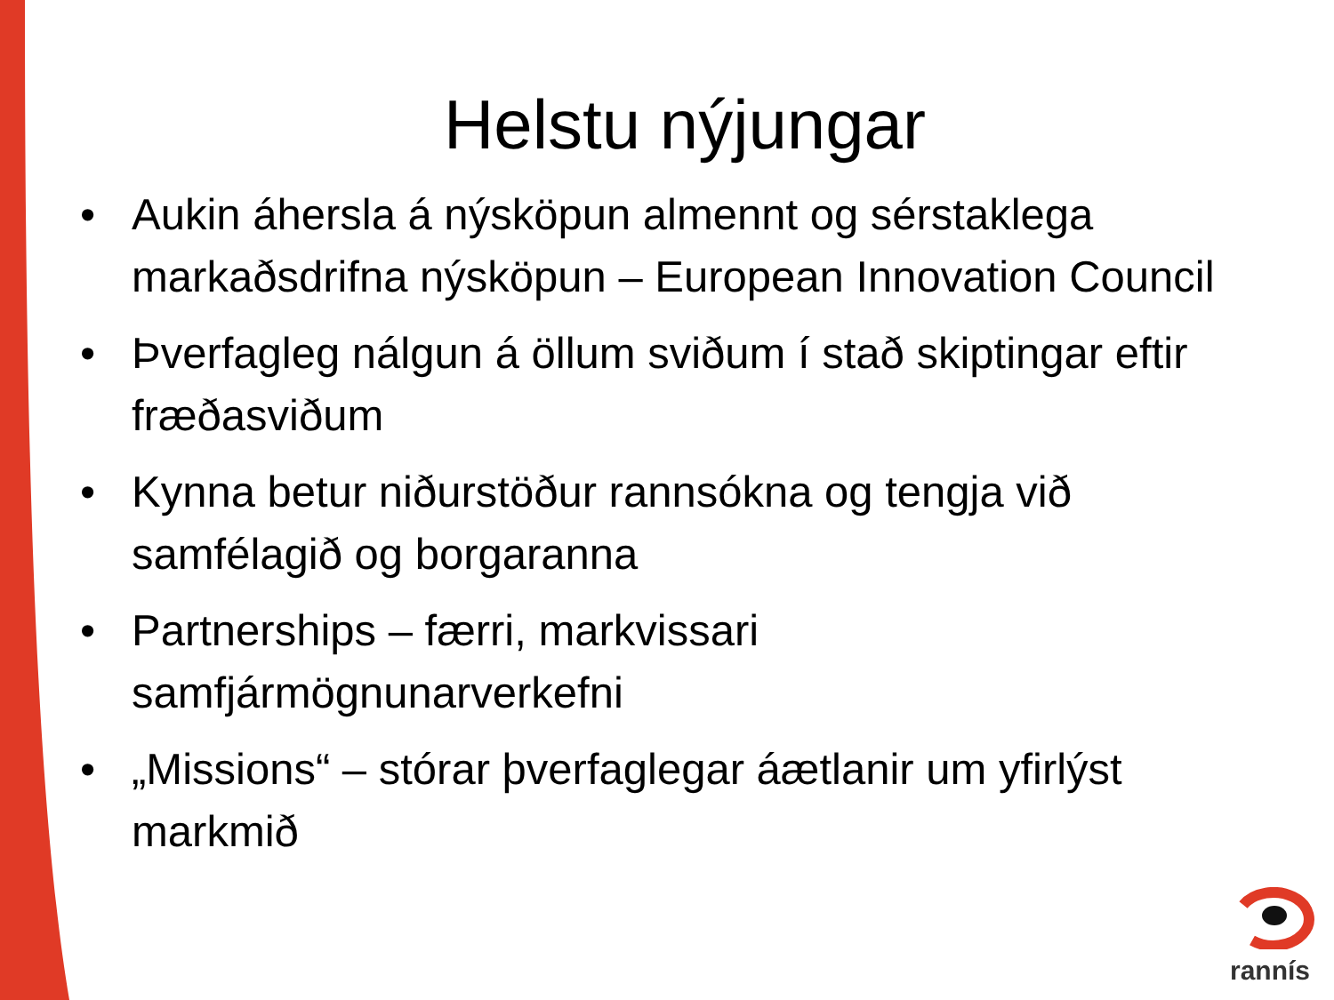Helstu nýjungar
• Aukin áhersla á nýsköpun almennt og sérstaklega markaðsdrifna nýsköpun – European Innovation Council
• Þverfagleg nálgun á öllum sviðum í stað skiptingar eftir fræðasviðum
• Kynna betur niðurstöður rannsókna og tengja við samfélagið og borgaranna
• Partnerships – færri, markvissari samfjármögnunarverkefni
• „Missions“ – stórar þverfaglegar áætlanir um yfirlýst markmið
rannís